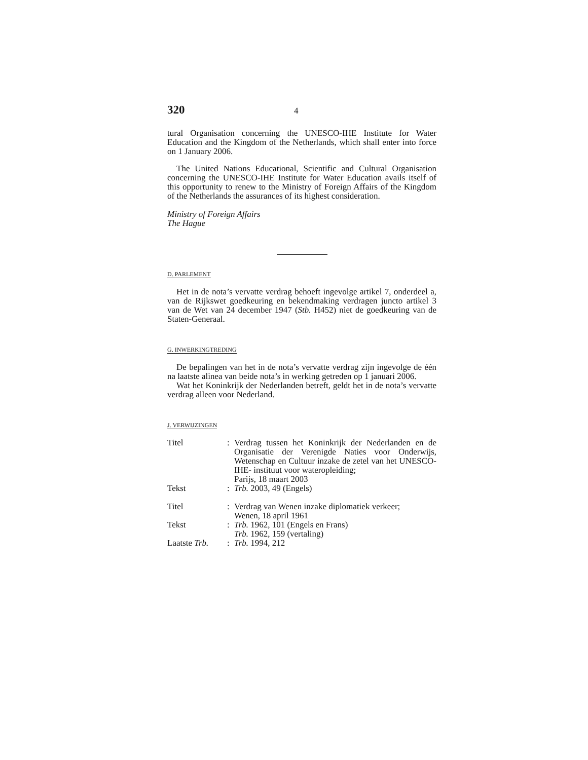320 4
tural Organisation concerning the UNESCO-IHE Institute for Water Education and the Kingdom of the Netherlands, which shall enter into force on 1 January 2006.
The United Nations Educational, Scientific and Cultural Organisation concerning the UNESCO-IHE Institute for Water Education avails itself of this opportunity to renew to the Ministry of Foreign Affairs of the Kingdom of the Netherlands the assurances of its highest consideration.
Ministry of Foreign Affairs
The Hague
D. PARLEMENT
Het in de nota’s vervatte verdrag behoeft ingevolge artikel 7, onderdeel a, van de Rijkswet goedkeuring en bekendmaking verdragen juncto artikel 3 van de Wet van 24 december 1947 (Stb. H452) niet de goedkeuring van de Staten-Generaal.
G. INWERKINGTREDING
De bepalingen van het in de nota’s vervatte verdrag zijn ingevolge de één na laatste alinea van beide nota’s in werking getreden op 1 januari 2006.
Wat het Koninkrijk der Nederlanden betreft, geldt het in de nota’s vervatte verdrag alleen voor Nederland.
J. VERWIJZINGEN
| Titel | : | Verdrag tussen het Koninkrijk der Nederlanden en de Organisatie der Verenigde Naties voor Onderwijs, Wetenschap en Cultuur inzake de zetel van het UNESCO-IHE- instituut voor wateropleiding; Parijs, 18 maart 2003 |
| Tekst | : | Trb. 2003, 49 (Engels) |
| Titel | : | Verdrag van Wenen inzake diplomatiek verkeer; Wenen, 18 april 1961 |
| Tekst | : | Trb. 1962, 101 (Engels en Frans) Trb. 1962, 159 (vertaling) |
| Laatste Trb. | : | Trb. 1994, 212 |